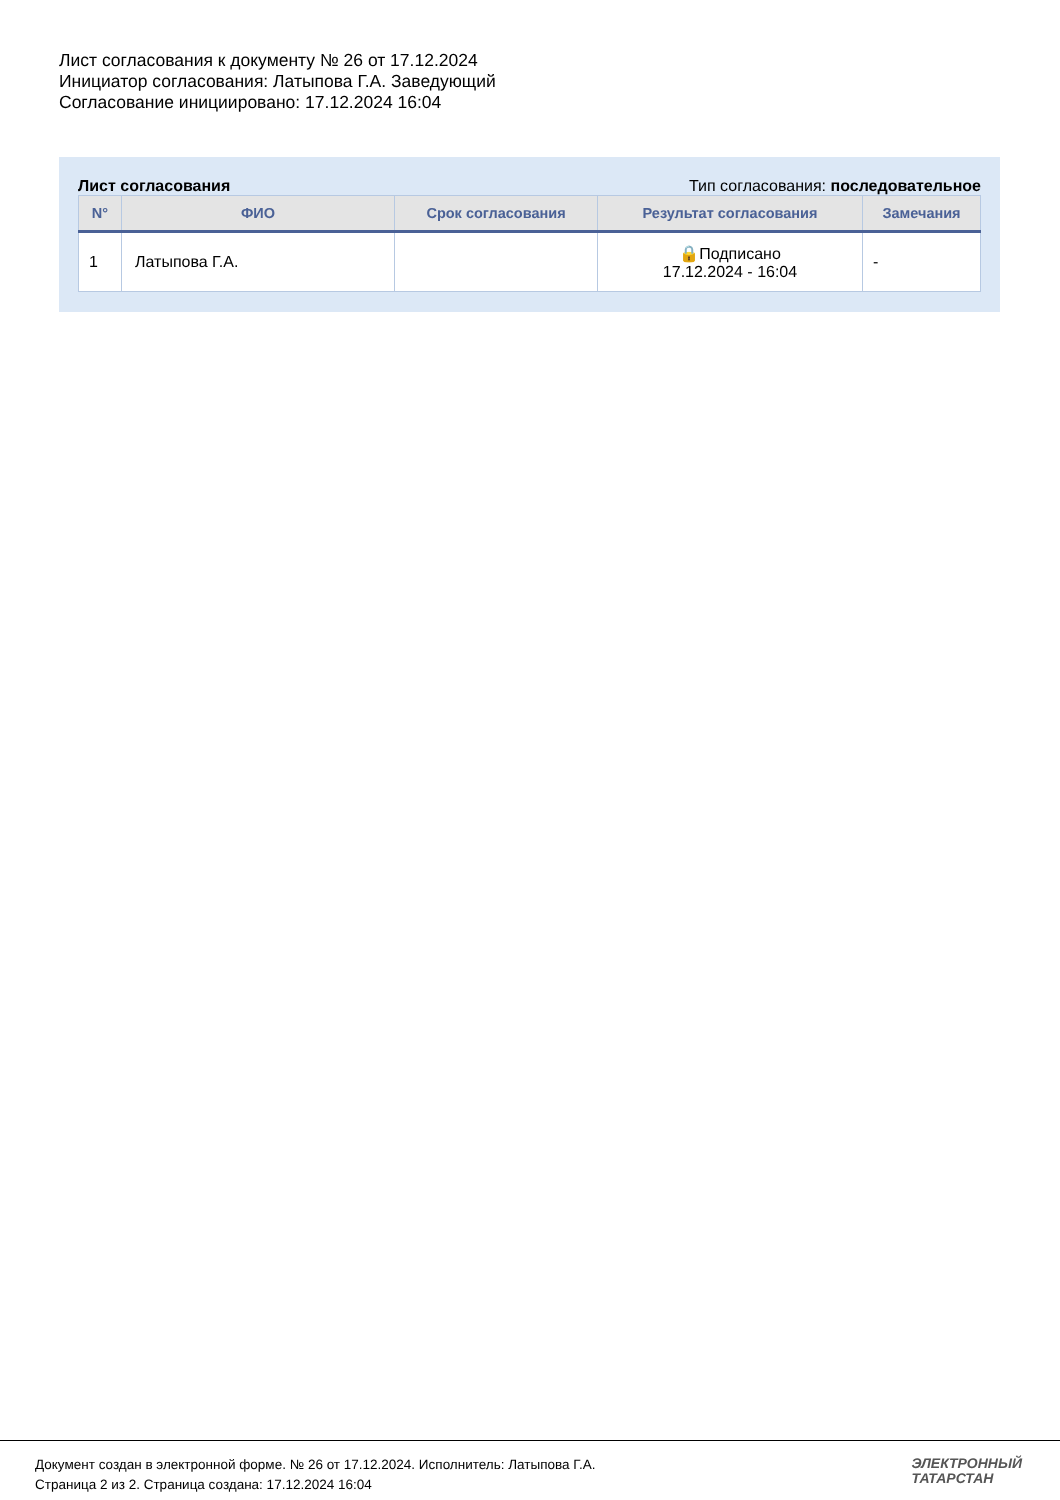Лист согласования к документу № 26 от 17.12.2024
Инициатор согласования: Латыпова Г.А. Заведующий
Согласование инициировано: 17.12.2024 16:04
Лист согласования Тип согласования: последовательное
| N° | ФИО | Срок согласования | Результат согласования | Замечания |
| --- | --- | --- | --- | --- |
| 1 | Латыпова Г.А. | | 🔒Подписано 17.12.2024 - 16:04 | - |
Документ создан в электронной форме. № 26 от 17.12.2024. Исполнитель: Латыпова Г.А.
Страница 2 из 2. Страница создана: 17.12.2024 16:04
ЭЛЕКТРОННЫЙ
ТАТАРСТАН